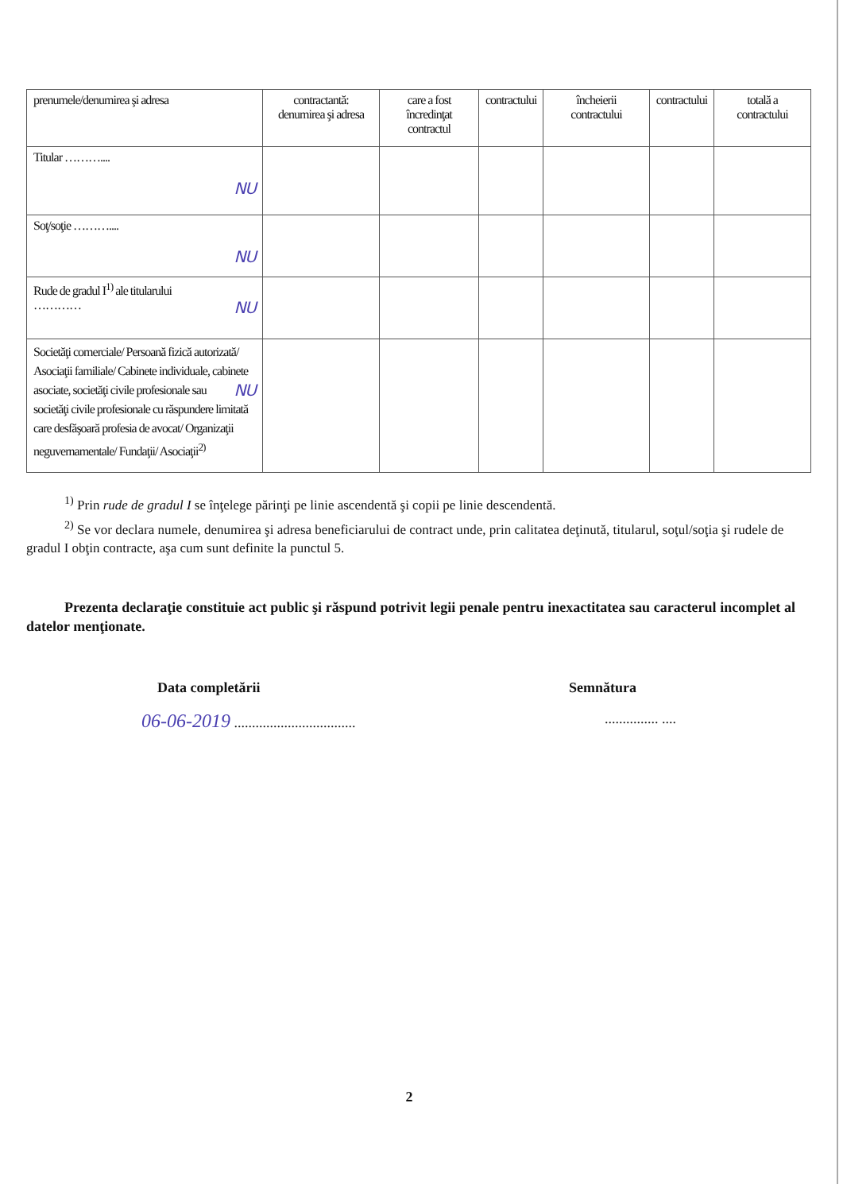| prenumele/denumirea şi adresa | contractantă: denumirea şi adresa | care a fost încredinţat contractul | contractului | încheierii contractului | contractului | totală a contractului |
| Titular ……….... NU | | | | | | |
| Soţ/soţie ……….... NU | | | | | | |
| Rude de gradul I<sup>1)</sup> ale titularului ………… NU | | | | | | |
| Societăţi comerciale/ Persoană fizică autorizată/ Asociaţii familiale/ Cabinete individuale, cabinete asociate, societăţi NU civile profesionale sau societăţi civile profesionale cu răspundere limitată care desfăşoară profesia de avocat/ Organizaţii neguvernamentale/ Fundaţii/ Asociaţii<sup>2)</sup> | | | | | | |
<sup>1)</sup> Prin rude de gradul I se înţelege părinţi pe linie ascendentă şi copii pe linie descendentă.
<sup>2)</sup> Se vor declara numele, denumirea şi adresa beneficiarului de contract unde, prin calitatea deţinută, titularul, soţul/soţia şi rudele de gradul I obţin contracte, aşa cum sunt definite la punctul 5.
Prezenta declaraţie constituie act public şi răspund potrivit legii penale pentru inexactitatea sau caracterul incomplet al datelor menţionate.
Data completării Semnătura
06-06-2019 ................................................. ....
2